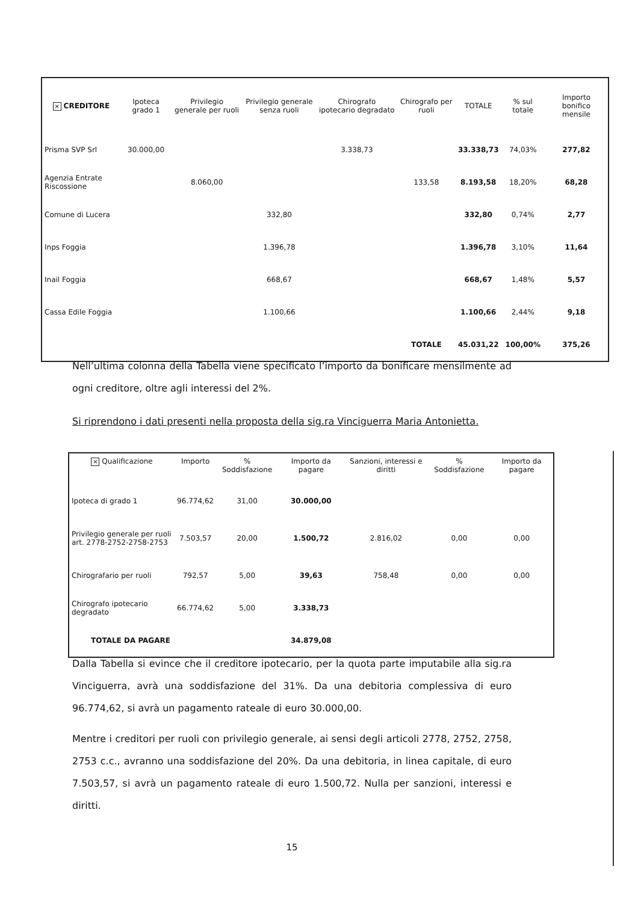| × CREDITORE | Ipoteca grado 1 | Privilegio generale per ruoli | Privilegio generale senza ruoli | Chirografo ipotecario degradato | Chirografo per ruoli | TOTALE | % sul totale | Importo bonifico mensile |
| --- | --- | --- | --- | --- | --- | --- | --- | --- |
| Prisma SVP Srl | 30.000,00 | | | 3.338,73 | | 33.338,73 | 74,03% | 277,82 |
| Agenzia Entrate Riscossione | | 8.060,00 | | | 133,58 | 8.193,58 | 18,20% | 68,28 |
| Comune di Lucera | | | 332,80 | | | 332,80 | 0,74% | 2,77 |
| Inps Foggia | | | 1.396,78 | | | 1.396,78 | 3,10% | 11,64 |
| Inail Foggia | | | 668,67 | | | 668,67 | 1,48% | 5,57 |
| Cassa Edile Foggia | | | 1.100,66 | | | 1.100,66 | 2,44% | 9,18 |
| | | | | | TOTALE | 45.031,22 | 100,00% | 375,26 |
Nell’ultima colonna della Tabella viene specificato l’importo da bonificare mensilmente ad ogni creditore, oltre agli interessi del 2%.
Si riprendono i dati presenti nella proposta della sig.ra Vinciguerra Maria Antonietta.
| × Qualificazione | Importo | % Soddisfazione | Importo da pagare | Sanzioni, interessi e diritti | % Soddisfazione | Importo da pagare |
| --- | --- | --- | --- | --- | --- | --- |
| Ipoteca di grado 1 | 96.774,62 | 31,00 | 30.000,00 | | | |
| Privilegio generale per ruoli art. 2778-2752-2758-2753 | 7.503,57 | 20,00 | 1.500,72 | 2.816,02 | 0,00 | 0,00 |
| Chirografario per ruoli | 792,57 | 5,00 | 39,63 | 758,48 | 0,00 | 0,00 |
| Chirografo ipotecario degradato | 66.774,62 | 5,00 | 3.338,73 | | | |
| TOTALE DA PAGARE | | | 34.879,08 | | | |
Dalla Tabella si evince che il creditore ipotecario, per la quota parte imputabile alla sig.ra Vinciguerra, avrà una soddisfazione del 31%. Da una debitoria complessiva di euro 96.774,62, si avrà un pagamento rateale di euro 30.000,00.
Mentre i creditori per ruoli con privilegio generale, ai sensi degli articoli 2778, 2752, 2758, 2753 c.c., avranno una soddisfazione del 20%. Da una debitoria, in linea capitale, di euro 7.503,57, si avrà un pagamento rateale di euro 1.500,72. Nulla per sanzioni, interessi e diritti.
15